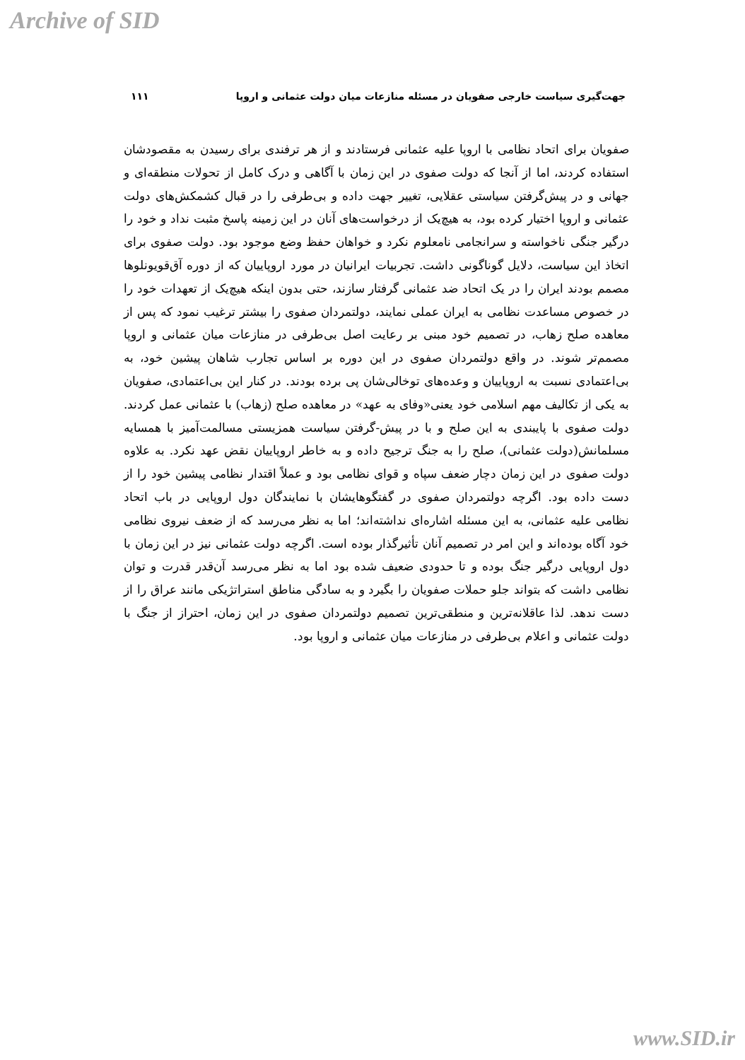Archive of SID
جهت‌گیری سیاست خارجی صفویان در مسئله منازعات میان دولت عثمانی و اروپا ۱۱۱
صفویان برای اتحاد نظامی با اروپا علیه عثمانی فرستادند و از هر ترفندی برای رسیدن به مقصودشان استفاده کردند، اما از آنجا که دولت صفوی در این زمان با آگاهی و درک کامل از تحولات منطقه‌ای و جهانی و در پیش‌گرفتن سیاستی عقلایی، تغییر جهت داده و بی‌طرفی را در قبال کشمکش‌های دولت عثمانی و اروپا اختیار کرده بود، به هیچ‌یک از درخواست‌های آنان در این زمینه پاسخ مثبت نداد و خود را درگیر جنگی ناخواسته و سرانجامی نامعلوم نکرد و خواهان حفظ وضع موجود بود. دولت صفوی برای اتخاذ این سیاست، دلایل گوناگونی داشت. تجربیات ایرانیان در مورد اروپاییان که از دوره آق‌قویونلوها مصمم بودند ایران را در یک اتحاد ضد عثمانی گرفتار سازند، حتی بدون اینکه هیچ‌یک از تعهدات خود را در خصوص مساعدت نظامی به ایران عملی نمایند، دولتمردان صفوی را بیشتر ترغیب نمود که پس از معاهده صلح زهاب، در تصمیم خود مبنی بر رعایت اصل بی‌طرفی در منازعات میان عثمانی و اروپا مصمم‌تر شوند. در واقع دولتمردان صفوی در این دوره بر اساس تجارب شاهان پیشین خود، به بی‌اعتمادی نسبت به اروپاییان و وعده‌های توخالی‌شان پی برده بودند. در کنار این بی‌اعتمادی، صفویان به یکی از تکالیف مهم اسلامی خود یعنی«وفای به عهد» در معاهده صلح (زهاب) با عثمانی عمل کردند. دولت صفوی با پایبندی به این صلح و با در پیش-گرفتن سیاست همزیستی مسالمت‌آمیز با همسایه مسلمانش(دولت عثمانی)، صلح را به جنگ ترجیح داده و به خاطر اروپاییان نقض عهد نکرد. به علاوه دولت صفوی در این زمان دچار ضعف سپاه و قوای نظامی بود و عملاً اقتدار نظامی پیشین خود را از دست داده بود. اگرچه دولتمردان صفوی در گفتگوهایشان با نمایندگان دول اروپایی در باب اتحاد نظامی علیه عثمانی، به این مسئله اشاره‌ای نداشته‌اند؛ اما به نظر می‌رسد که از ضعف نیروی نظامی خود آگاه بوده‌اند و این امر در تصمیم آنان تأثیرگذار بوده است. اگرچه دولت عثمانی نیز در این زمان با دول اروپایی درگیر جنگ بوده و تا حدودی ضعیف شده بود اما به نظر می‌رسد آن‌قدر قدرت و توان نظامی داشت که بتواند جلو حملات صفویان را بگیرد و به سادگی مناطق استراتژیکی مانند عراق را از دست ندهد. لذا عاقلانه‌ترین و منطقی‌ترین تصمیم دولتمردان صفوی در این زمان، احتراز از جنگ با دولت عثمانی و اعلام بی‌طرفی در منازعات میان عثمانی و اروپا بود.
www.SID.ir